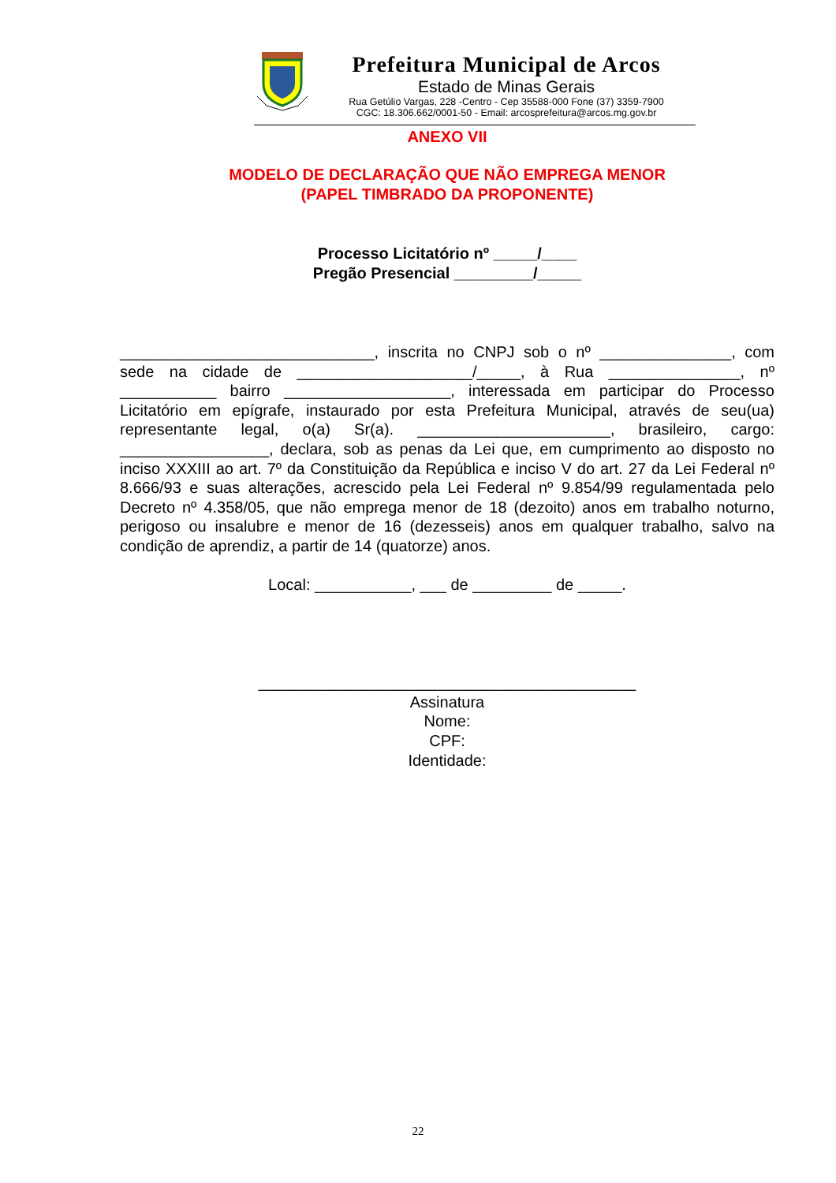Prefeitura Municipal de Arcos
Estado de Minas Gerais
Rua Getúlio Vargas, 228 -Centro - Cep 35588-000 Fone (37) 3359-7900
CGC: 18.306.662/0001-50 - Email: arcosprefeitura@arcos.mg.gov.br
ANEXO VII
MODELO DE DECLARAÇÃO QUE NÃO EMPREGA MENOR
(PAPEL TIMBRADO DA PROPONENTE)
Processo Licitatório nº _____/____
Pregão Presencial _________/_____
_____________________________, inscrita no CNPJ sob o nº _______________, com sede na cidade de ____________________/_____, à Rua _______________, nº ___________ bairro ___________________, interessada em participar do Processo Licitatório em epígrafe, instaurado por esta Prefeitura Municipal, através de seu(ua) representante legal, o(a) Sr(a). ______________________, brasileiro, cargo: _________________, declara, sob as penas da Lei que, em cumprimento ao disposto no inciso XXXIII ao art. 7º da Constituição da República e inciso V do art. 27 da Lei Federal nº 8.666/93 e suas alterações, acrescido pela Lei Federal nº 9.854/99 regulamentada pelo Decreto nº 4.358/05, que não emprega menor de 18 (dezoito) anos em trabalho noturno, perigoso ou insalubre e menor de 16 (dezesseis) anos em qualquer trabalho, salvo na condição de aprendiz, a partir de 14 (quatorze) anos.
Local: ___________, ___ de _________ de _____.
___________________________________________
Assinatura
Nome:
CPF:
Identidade:
22